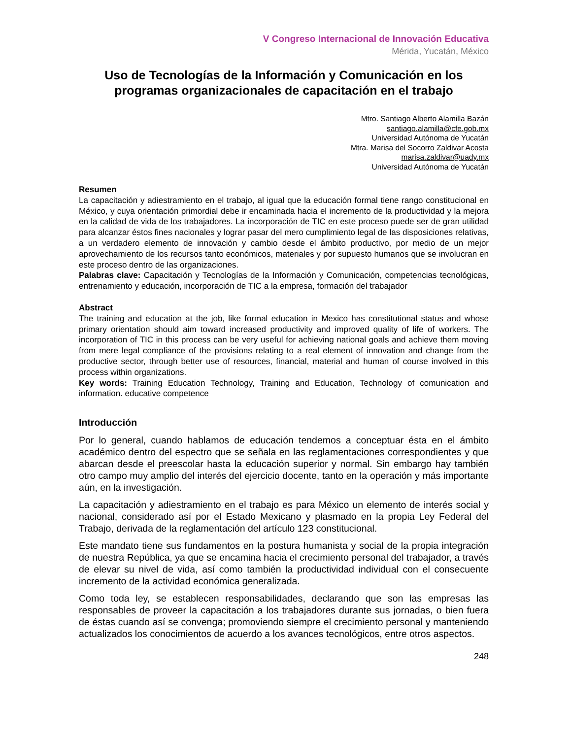V Congreso Internacional de Innovación Educativa
Mérida, Yucatán, México
Uso de Tecnologías de la Información y Comunicación en los programas organizacionales de capacitación en el trabajo
Mtro. Santiago Alberto Alamilla Bazán
santiago.alamilla@cfe.gob.mx
Universidad Autónoma de Yucatán
Mtra. Marisa del Socorro Zaldivar Acosta
marisa.zaldivar@uady.mx
Universidad Autónoma de Yucatán
Resumen
La capacitación y adiestramiento en el trabajo, al igual que la educación formal tiene rango constitucional en México, y cuya orientación primordial debe ir encaminada hacia el incremento de la productividad y la mejora en la calidad de vida de los trabajadores. La incorporación de TIC en este proceso puede ser de gran utilidad para alcanzar éstos fines nacionales y lograr pasar del mero cumplimiento legal de las disposiciones relativas, a un verdadero elemento de innovación y cambio desde el ámbito productivo, por medio de un mejor aprovechamiento de los recursos tanto económicos, materiales y por supuesto humanos que se involucran en este proceso dentro de las organizaciones.
Palabras clave: Capacitación y Tecnologías de la Información y Comunicación, competencias tecnológicas, entrenamiento y educación, incorporación de TIC a la empresa, formación del trabajador
Abstract
The training and education at the job, like formal education in Mexico has constitutional status and whose primary orientation should aim toward increased productivity and improved quality of life of workers. The incorporation of TIC in this process can be very useful for achieving national goals and achieve them moving from mere legal compliance of the provisions relating to a real element of innovation and change from the productive sector, through better use of resources, financial, material and human of course involved in this process within organizations.
Key words: Training Education Technology, Training and Education, Technology of comunication and information. educative competence
Introducción
Por lo general, cuando hablamos de educación tendemos a conceptuar ésta en el ámbito académico dentro del espectro que se señala en las reglamentaciones correspondientes y que abarcan desde el preescolar hasta la educación superior y normal. Sin embargo hay también otro campo muy amplio del interés del ejercicio docente, tanto en la operación y más importante aún, en la investigación.
La capacitación y adiestramiento en el trabajo es para México un elemento de interés social y nacional, considerado así por el Estado Mexicano y plasmado en la propia Ley Federal del Trabajo, derivada de la reglamentación del artículo 123 constitucional.
Este mandato tiene sus fundamentos en la postura humanista y social de la propia integración de nuestra República, ya que se encamina hacia el crecimiento personal del trabajador, a través de elevar su nivel de vida, así como también la productividad individual con el consecuente incremento de la actividad económica generalizada.
Como toda ley, se establecen responsabilidades, declarando que son las empresas las responsables de proveer la capacitación a los trabajadores durante sus jornadas, o bien fuera de éstas cuando así se convenga; promoviendo siempre el crecimiento personal y manteniendo actualizados los conocimientos de acuerdo a los avances tecnológicos, entre otros aspectos.
248